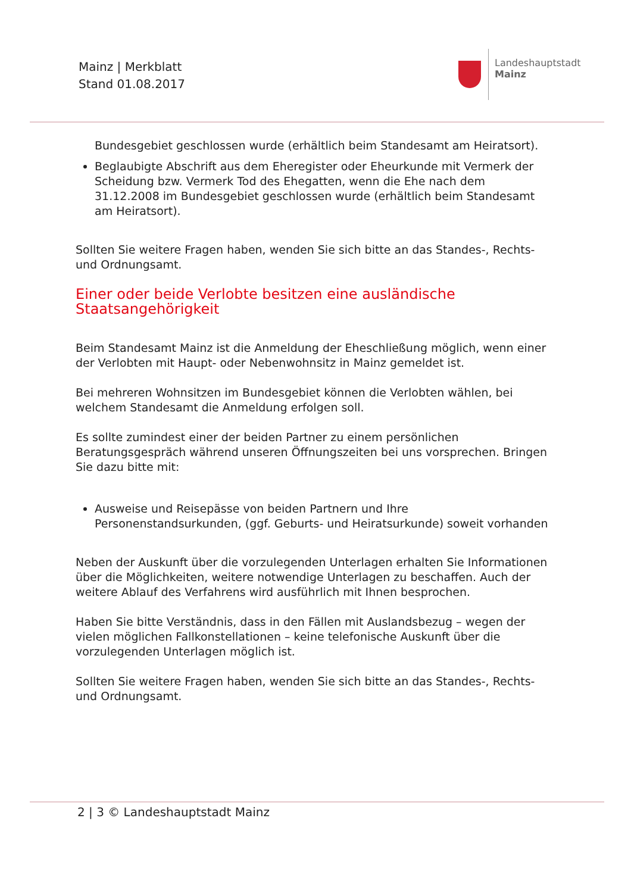Mainz | Merkblatt
Stand 01.08.2017
Landeshauptstadt
Mainz
Bundesgebiet geschlossen wurde (erhältlich beim Standesamt am Heiratsort).
Beglaubigte Abschrift aus dem Eheregister oder Eheurkunde mit Vermerk der Scheidung bzw. Vermerk Tod des Ehegatten, wenn die Ehe nach dem 31.12.2008 im Bundesgebiet geschlossen wurde (erhältlich beim Standesamt am Heiratsort).
Sollten Sie weitere Fragen haben, wenden Sie sich bitte an das Standes-, Rechts- und Ordnungsamt.
Einer oder beide Verlobte besitzen eine ausländische Staatsangehörigkeit
Beim Standesamt Mainz ist die Anmeldung der Eheschließung möglich, wenn einer der Verlobten mit Haupt- oder Nebenwohnsitz in Mainz gemeldet ist.
Bei mehreren Wohnsitzen im Bundesgebiet können die Verlobten wählen, bei welchem Standesamt die Anmeldung erfolgen soll.
Es sollte zumindest einer der beiden Partner zu einem persönlichen Beratungsgespräch während unseren Öffnungszeiten bei uns vorsprechen. Bringen Sie dazu bitte mit:
Ausweise und Reisepässe von beiden Partnern und Ihre Personenstandsurkunden, (ggf. Geburts- und Heiratsurkunde) soweit vorhanden
Neben der Auskunft über die vorzulegenden Unterlagen erhalten Sie Informationen über die Möglichkeiten, weitere notwendige Unterlagen zu beschaffen. Auch der weitere Ablauf des Verfahrens wird ausführlich mit Ihnen besprochen.
Haben Sie bitte Verständnis, dass in den Fällen mit Auslandsbezug – wegen der vielen möglichen Fallkonstellationen – keine telefonische Auskunft über die vorzulegenden Unterlagen möglich ist.
Sollten Sie weitere Fragen haben, wenden Sie sich bitte an das Standes-, Rechts- und Ordnungsamt.
2 | 3 © Landeshauptstadt Mainz